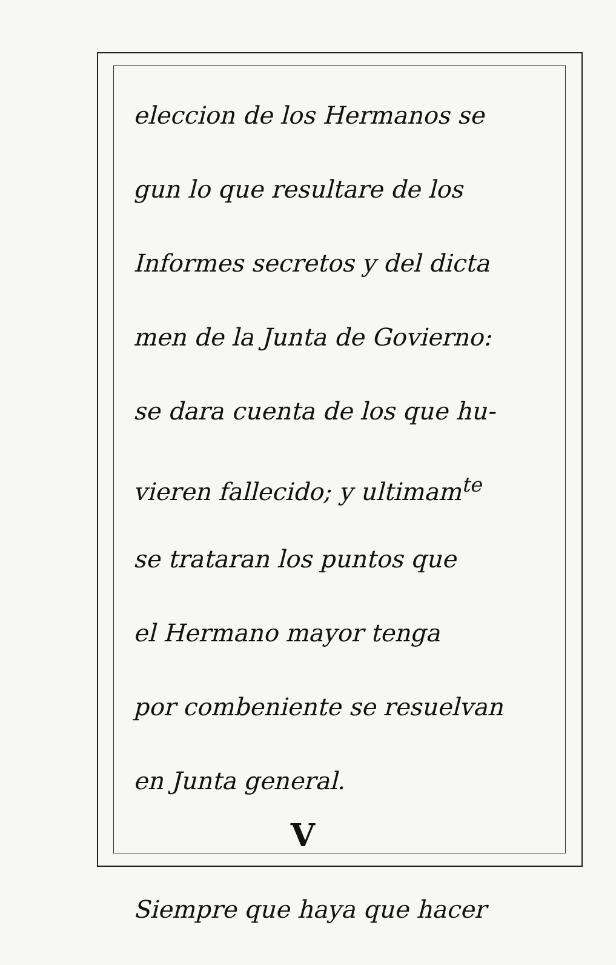eleccion de los Hermanos se
gun lo que resultare de los
Informes secretos y del dicta
men de la Junta de Govierno:
se dara cuenta de los que hu-
vieren fallecido; y ultimam<sup>te</sup>
se trataran los puntos que
el Hermano mayor tenga
por combeniente se resuelvan
en Junta general.
V
Siempre que haya que hacer